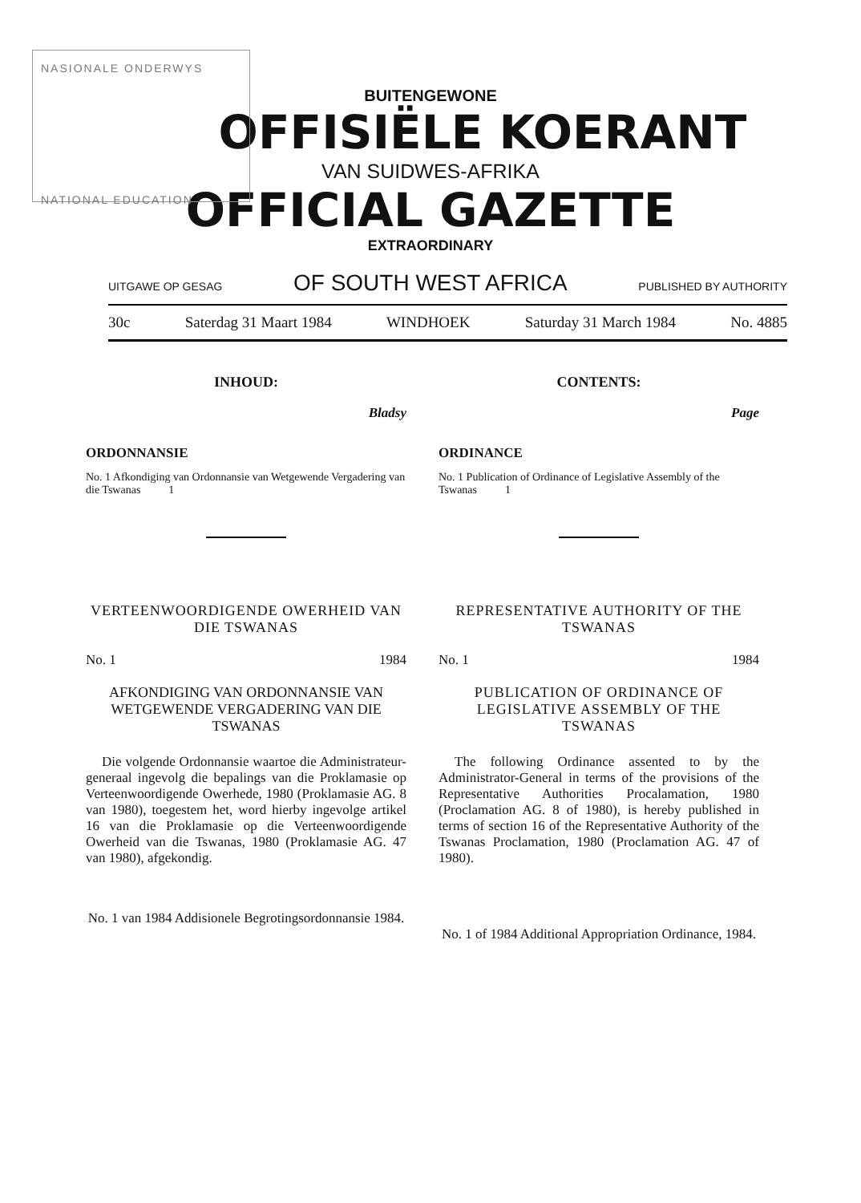NASIONALE ONDERWYS
NATIONAL EDUCATION
BUITENGEWONE
OFFISIËLE KOERANT
VAN SUIDWES-AFRIKA
OFFICIAL GAZETTE
EXTRAORDINARY
UITGAWE OP GESAG OF SOUTH WEST AFRICA PUBLISHED BY AUTHORITY
30c Saterdag 31 Maart 1984 WINDHOEK Saturday 31 March 1984 No. 4885
INHOUD:
Bladsy
ORDONNANSIE
No. 1 Afkondiging van Ordonnansie van Wetgewende Vergadering van die Tswanas 1
CONTENTS:
Page
ORDINANCE
No. 1 Publication of Ordinance of Legislative Assembly of the Tswanas 1
VERTEENWOORDIGENDE OWERHEID VAN DIE TSWANAS
No. 1 1984
AFKONDIGING VAN ORDONNANSIE VAN WETGEWENDE VERGADERING VAN DIE TSWANAS
Die volgende Ordonnansie waartoe die Administrateur-generaal ingevolg die bepalings van die Proklamasie op Verteenwoordigende Owerhede, 1980 (Proklamasie AG. 8 van 1980), toegestem het, word hierby ingevolge artikel 16 van die Proklamasie op die Verteenwoordigende Owerheid van die Tswanas, 1980 (Proklamasie AG. 47 van 1980), afgekondig.
No. 1 van 1984 Addisionele Begrotingsordonnansie 1984.
REPRESENTATIVE AUTHORITY OF THE TSWANAS
No. 1 1984
PUBLICATION OF ORDINANCE OF LEGISLATIVE ASSEMBLY OF THE TSWANAS
The following Ordinance assented to by the Administrator-General in terms of the provisions of the Representative Authorities Procalamation, 1980 (Proclamation AG. 8 of 1980), is hereby published in terms of section 16 of the Representative Authority of the Tswanas Proclamation, 1980 (Proclamation AG. 47 of 1980).
No. 1 of 1984 Additional Appropriation Ordinance, 1984.